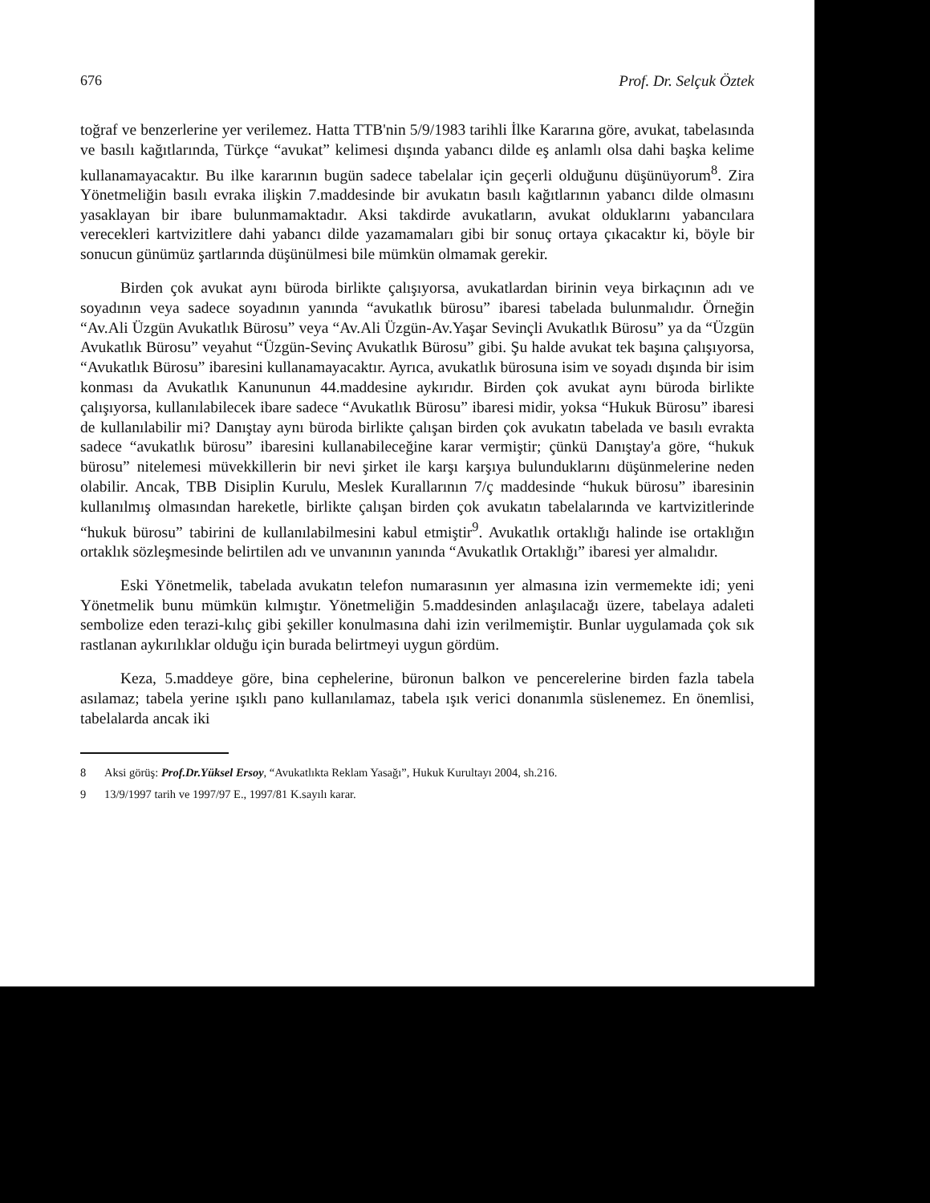676 Prof. Dr. Selçuk Öztek
toğraf ve benzerlerine yer verilemez. Hatta TTB'nin 5/9/1983 tarihli İlke Kararına göre, avukat, tabelasında ve basılı kağıtlarında, Türkçe “avukat” kelimesi dışında yabancı dilde eş anlamlı olsa dahi başka kelime kullanamayacaktır. Bu ilke kararının bugün sadece tabelalar için geçerli olduğunu düşünüyorum<sup>8</sup>. Zira Yönetmeliğin basılı evraka ilişkin 7.maddesinde bir avukatın basılı kağıtlarının yabancı dilde olmasını yasaklayan bir ibare bulunmamaktadır. Aksi takdirde avukatların, avukat olduklarını yabancılara verecekleri kartvizitlere dahi yabancı dilde yazamamaları gibi bir sonuç ortaya çıkacaktır ki, böyle bir sonucun günümüz şartlarında düşünülmesi bile mümkün olmamak gerekir.
Birden çok avukat aynı büroda birlikte çalışıyorsa, avukatlardan birinin veya birkaçının adı ve soyadının veya sadece soyadının yanında “avukatlık bürosu” ibaresi tabelada bulunmalıdır. Örneğin “Av.Ali Üzgün Avukatlık Bürosu” veya “Av.Ali Üzgün-Av.Yaşar Sevinçli Avukatlık Bürosu” ya da “Üzgün Avukatlık Bürosu” veyahut “Üzgün-Sevinç Avukatlık Bürosu” gibi. Şu halde avukat tek başına çalışıyorsa, “Avukatlık Bürosu” ibaresini kullanamayacaktır. Ayrıca, avukatlık bürosuna isim ve soyadı dışında bir isim konması da Avukatlık Kanununun 44.maddesine aykırıdır. Birden çok avukat aynı büroda birlikte çalışıyorsa, kullanılabilecek ibare sadece “Avukatlık Bürosu” ibaresi midir, yoksa “Hukuk Bürosu” ibaresi de kullanılabilir mi? Danıştay aynı büroda birlikte çalışan birden çok avukatın tabelada ve basılı evrakta sadece “avukatlık bürosu” ibaresini kullanabileceğine karar vermiştir; çünkü Danıştay'a göre, “hukuk bürosu” nitelemesi müvekkillerin bir nevi şirket ile karşı karşıya bulunduklarını düşünmelerine neden olabilir. Ancak, TBB Disiplin Kurulu, Meslek Kurallarının 7/ç maddesinde “hukuk bürosu” ibaresinin kullanılmış olmasından hareketle, birlikte çalışan birden çok avukatın tabelalarında ve kartvizitlerinde “hukuk bürosu” tabirini de kullanılabilmesini kabul etmiştir<sup>9</sup>. Avukatlık ortaklığı halinde ise ortaklığın ortaklık sözleşmesinde belirtilen adı ve unvanının yanında “Avukatlık Ortaklığı” ibaresi yer almalıdır.
Eski Yönetmelik, tabelada avukatın telefon numarasının yer almasına izin vermemekte idi; yeni Yönetmelik bunu mümkün kılmıştır. Yönetmeliğin 5.maddesinden anlaşılacağı üzere, tabelaya adaleti sembolize eden terazi-kılıç gibi şekiller konulmasına dahi izin verilmemiştir. Bunlar uygulamada çok sık rastlanan aykırılıklar olduğu için burada belirtmeyi uygun gördüm.
Keza, 5.maddeye göre, bina cephelerine, büronun balkon ve pencerelerine birden fazla tabela asılamaz; tabela yerine ışıklı pano kullanılamaz, tabela ışık verici donanımla süslenemez. En önemlisi, tabelalarda ancak iki
8 Aksi görüş: Prof.Dr.Yüksel Ersoy, “Avukatlıkta Reklam Yasağı”, Hukuk Kurultayı 2004, sh.216.
9 13/9/1997 tarih ve 1997/97 E., 1997/81 K.sayılı karar.